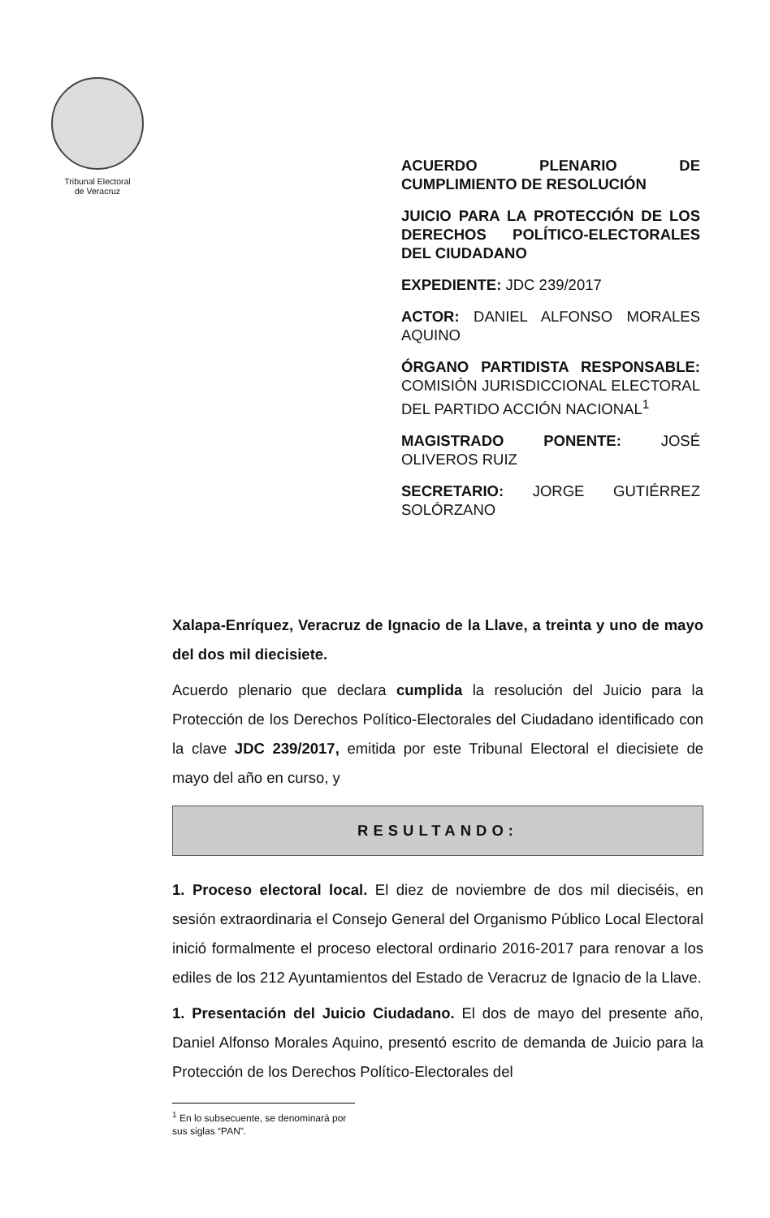Tribunal Electoral
de Veracruz
ACUERDO PLENARIO DE CUMPLIMIENTO DE RESOLUCIÓN
JUICIO PARA LA PROTECCIÓN DE LOS DERECHOS POLÍTICO-ELECTORALES DEL CIUDADANO
EXPEDIENTE: JDC 239/2017
ACTOR: DANIEL ALFONSO MORALES AQUINO
ÓRGANO PARTIDISTA RESPONSABLE: COMISIÓN JURISDICCIONAL ELECTORAL DEL PARTIDO ACCIÓN NACIONAL<sup>1</sup>
MAGISTRADO PONENTE: JOSÉ OLIVEROS RUIZ
SECRETARIO: JORGE GUTIÉRREZ SOLÓRZANO
Xalapa-Enríquez, Veracruz de Ignacio de la Llave, a treinta y uno de mayo del dos mil diecisiete.
Acuerdo plenario que declara cumplida la resolución del Juicio para la Protección de los Derechos Político-Electorales del Ciudadano identificado con la clave JDC 239/2017, emitida por este Tribunal Electoral el diecisiete de mayo del año en curso, y
RESULTANDO:
1. Proceso electoral local. El diez de noviembre de dos mil dieciséis, en sesión extraordinaria el Consejo General del Organismo Público Local Electoral inició formalmente el proceso electoral ordinario 2016-2017 para renovar a los ediles de los 212 Ayuntamientos del Estado de Veracruz de Ignacio de la Llave.
1. Presentación del Juicio Ciudadano. El dos de mayo del presente año, Daniel Alfonso Morales Aquino, presentó escrito de demanda de Juicio para la Protección de los Derechos Político-Electorales del
<sup>1</sup> En lo subsecuente, se denominará por sus siglas “PAN”.